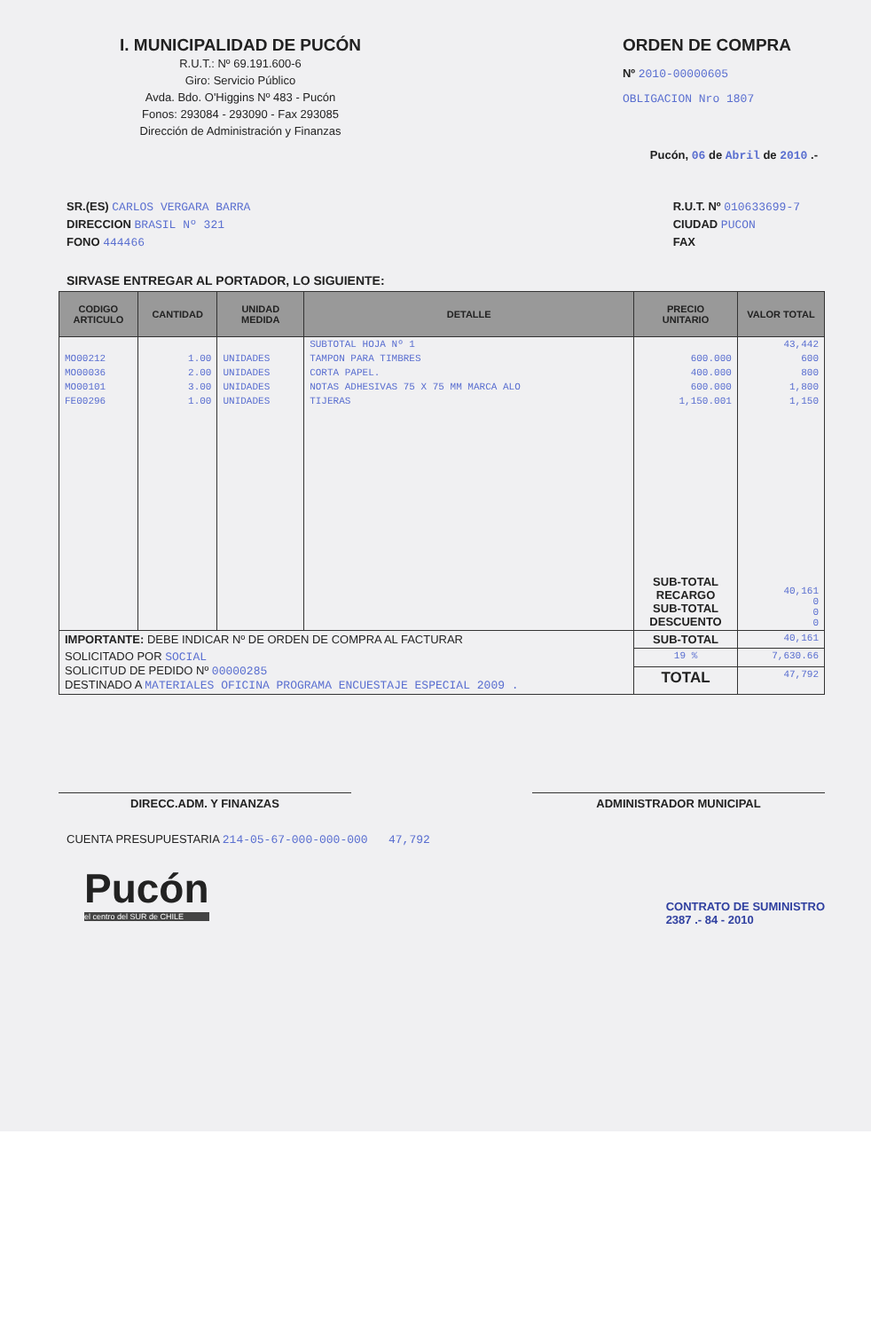I. MUNICIPALIDAD DE PUCÓN
R.U.T.: Nº 69.191.600-6
Giro: Servicio Público
Avda. Bdo. O'Higgins Nº 483 - Pucón
Fonos: 293084 - 293090 - Fax 293085
Dirección de Administración y Finanzas
ORDEN DE COMPRA
Nº 2010-00000605
OBLIGACION Nro 1807
Pucón, 06 de Abril de 2010 .-
SR.(ES) CARLOS VERGARA BARRA
DIRECCION BRASIL Nº 321
FONO 444466
R.U.T. Nº 010633699-7
CIUDAD PUCON
FAX
SIRVASE ENTREGAR AL PORTADOR, LO SIGUIENTE:
| CODIGO ARTICULO | CANTIDAD | UNIDAD MEDIDA | DETALLE | PRECIO UNITARIO | VALOR TOTAL |
| --- | --- | --- | --- | --- | --- |
| | | | SUBTOTAL HOJA Nº 1 | | 43,442 |
| MO00212 | 1.00 | UNIDADES | TAMPON PARA TIMBRES | 600.000 | 600 |
| MO00036 | 2.00 | UNIDADES | CORTA PAPEL. | 400.000 | 800 |
| MO00101 | 3.00 | UNIDADES | NOTAS ADHESIVAS 75 X 75 MM MARCA ALO | 600.000 | 1,800 |
| FE00296 | 1.00 | UNIDADES | TIJERAS | 1,150.001 | 1,150 |
| | | | | SUB-TOTAL RECARGO SUB-TOTAL DESCUENTO | 40,161 0 0 0 |
| IMPORTANTE: DEBE INDICAR Nº DE ORDEN DE COMPRA AL FACTURAR | | | | SUB-TOTAL | 40,161 |
| SOLICITADO POR SOCIAL SOLICITUD DE PEDIDO Nº 00000285 DESTINADO A MATERIALES OFICINA PROGRAMA ENCUESTAJE ESPECIAL 2009 . | | | | 19 % | 7,630.66 |
| | | | | TOTAL | 47,792 |
DIRECC.ADM. Y FINANZAS ADMINISTRADOR MUNICIPAL
CUENTA PRESUPUESTARIA 214-05-67-000-000-000 47,792
Pucón
el centro del SUR de CHILE
CONTRATO DE SUMINISTRO
2387 .- 84 - 2010